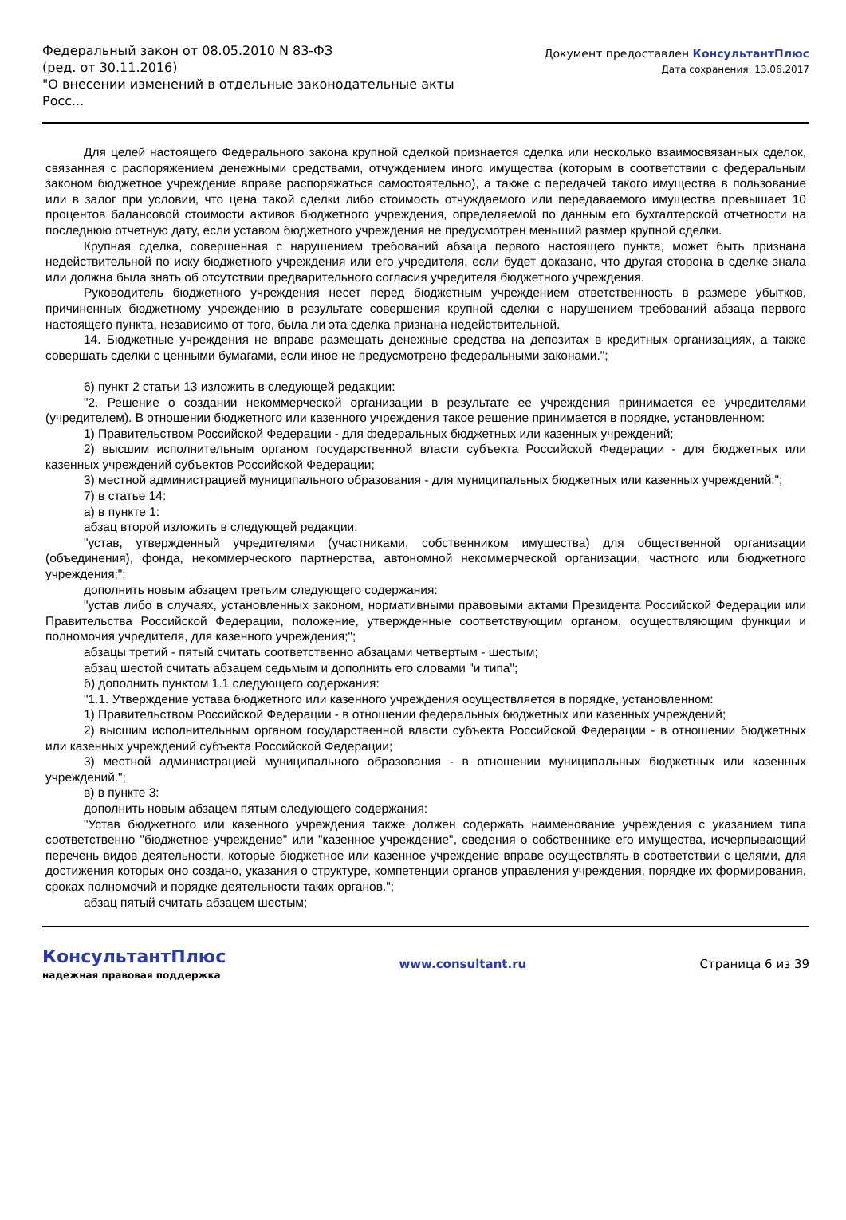Федеральный закон от 08.05.2010 N 83-ФЗ
(ред. от 30.11.2016)
"О внесении изменений в отдельные законодательные акты Росс...
Документ предоставлен КонсультантПлюс
Дата сохранения: 13.06.2017
Для целей настоящего Федерального закона крупной сделкой признается сделка или несколько взаимосвязанных сделок, связанная с распоряжением денежными средствами, отчуждением иного имущества (которым в соответствии с федеральным законом бюджетное учреждение вправе распоряжаться самостоятельно), а также с передачей такого имущества в пользование или в залог при условии, что цена такой сделки либо стоимость отчуждаемого или передаваемого имущества превышает 10 процентов балансовой стоимости активов бюджетного учреждения, определяемой по данным его бухгалтерской отчетности на последнюю отчетную дату, если уставом бюджетного учреждения не предусмотрен меньший размер крупной сделки.
Крупная сделка, совершенная с нарушением требований абзаца первого настоящего пункта, может быть признана недействительной по иску бюджетного учреждения или его учредителя, если будет доказано, что другая сторона в сделке знала или должна была знать об отсутствии предварительного согласия учредителя бюджетного учреждения.
Руководитель бюджетного учреждения несет перед бюджетным учреждением ответственность в размере убытков, причиненных бюджетному учреждению в результате совершения крупной сделки с нарушением требований абзаца первого настоящего пункта, независимо от того, была ли эта сделка признана недействительной.
14. Бюджетные учреждения не вправе размещать денежные средства на депозитах в кредитных организациях, а также совершать сделки с ценными бумагами, если иное не предусмотрено федеральными законами.";
6) пункт 2 статьи 13 изложить в следующей редакции:
"2. Решение о создании некоммерческой организации в результате ее учреждения принимается ее учредителями (учредителем). В отношении бюджетного или казенного учреждения такое решение принимается в порядке, установленном:
1) Правительством Российской Федерации - для федеральных бюджетных или казенных учреждений;
2) высшим исполнительным органом государственной власти субъекта Российской Федерации - для бюджетных или казенных учреждений субъектов Российской Федерации;
3) местной администрацией муниципального образования - для муниципальных бюджетных или казенных учреждений.";
7) в статье 14:
а) в пункте 1:
абзац второй изложить в следующей редакции:
"устав, утвержденный учредителями (участниками, собственником имущества) для общественной организации (объединения), фонда, некоммерческого партнерства, автономной некоммерческой организации, частного или бюджетного учреждения;";
дополнить новым абзацем третьим следующего содержания:
"устав либо в случаях, установленных законом, нормативными правовыми актами Президента Российской Федерации или Правительства Российской Федерации, положение, утвержденные соответствующим органом, осуществляющим функции и полномочия учредителя, для казенного учреждения;";
абзацы третий - пятый считать соответственно абзацами четвертым - шестым;
абзац шестой считать абзацем седьмым и дополнить его словами "и типа";
б) дополнить пунктом 1.1 следующего содержания:
"1.1. Утверждение устава бюджетного или казенного учреждения осуществляется в порядке, установленном:
1) Правительством Российской Федерации - в отношении федеральных бюджетных или казенных учреждений;
2) высшим исполнительным органом государственной власти субъекта Российской Федерации - в отношении бюджетных или казенных учреждений субъекта Российской Федерации;
3) местной администрацией муниципального образования - в отношении муниципальных бюджетных или казенных учреждений.";
в) в пункте 3:
дополнить новым абзацем пятым следующего содержания:
"Устав бюджетного или казенного учреждения также должен содержать наименование учреждения с указанием типа соответственно "бюджетное учреждение" или "казенное учреждение", сведения о собственнике его имущества, исчерпывающий перечень видов деятельности, которые бюджетное или казенное учреждение вправе осуществлять в соответствии с целями, для достижения которых оно создано, указания о структуре, компетенции органов управления учреждения, порядке их формирования, сроках полномочий и порядке деятельности таких органов.";
абзац пятый считать абзацем шестым;
КонсультантПлюс
надежная правовая поддержка
www.consultant.ru Страница 6 из 39